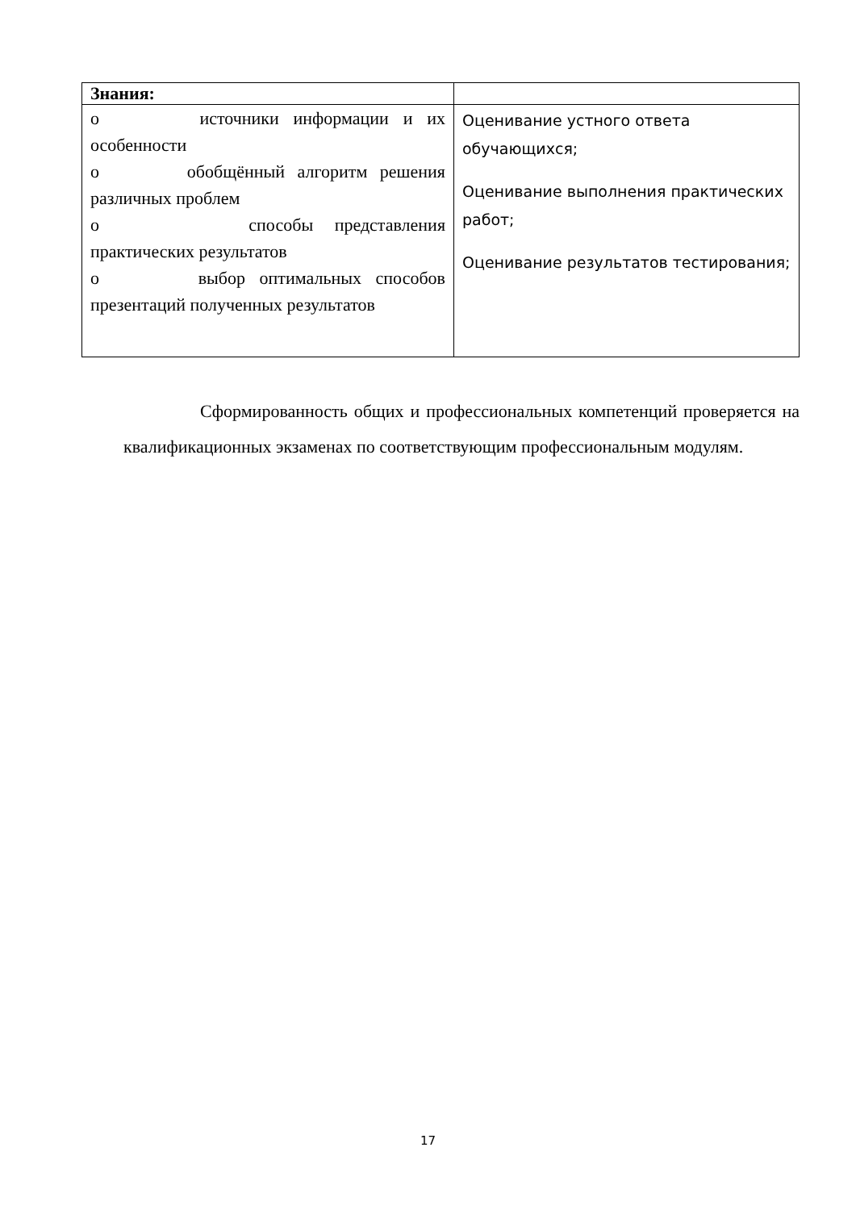| Знания: | |
| o источники информации и их особенности o обобщённый алгоритм решения различных проблем o способы представления практических результатов o выбор оптимальных способов презентаций полученных результатов | Оценивание устного ответа обучающихся; Оценивание выполнения практических работ; Оценивание результатов тестирования; |
Сформированность общих и профессиональных компетенций проверяется на квалификационных экзаменах по соответствующим профессиональным модулям.
17